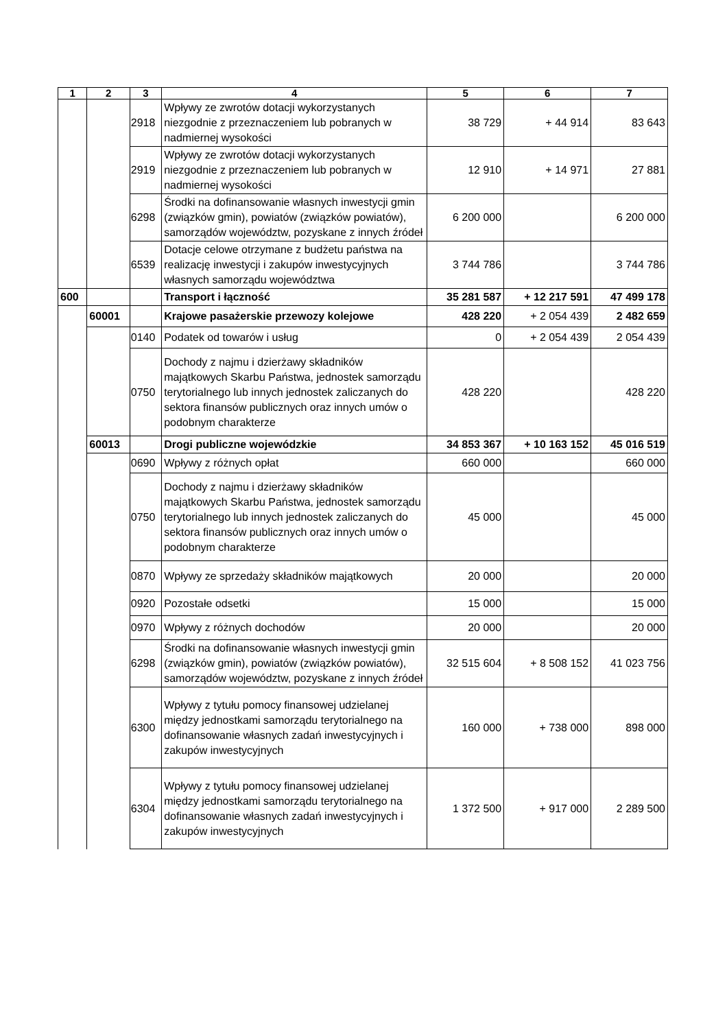| 1 | 2 | 3 | 4 | 5 | 6 | 7 |
| --- | --- | --- | --- | --- | --- | --- |
| | | 2918 | Wpływy ze zwrotów dotacji wykorzystanych niezgodnie z przeznaczeniem lub pobranych w nadmiernej wysokości | 38 729 | + 44 914 | 83 643 |
| | | 2919 | Wpływy ze zwrotów dotacji wykorzystanych niezgodnie z przeznaczeniem lub pobranych w nadmiernej wysokości | 12 910 | + 14 971 | 27 881 |
| | | 6298 | Środki na dofinansowanie własnych inwestycji gmin (związków gmin), powiatów (związków powiatów), samorządów województw, pozyskane z innych źródeł | 6 200 000 | | 6 200 000 |
| | | 6539 | Dotacje celowe otrzymane z budżetu państwa na realizację inwestycji i zakupów inwestycyjnych własnych samorządu województwa | 3 744 786 | | 3 744 786 |
| 600 | | | Transport i łączność | 35 281 587 | + 12 217 591 | 47 499 178 |
| | 60001 | | Krajowe pasażerskie przewozy kolejowe | 428 220 | + 2 054 439 | 2 482 659 |
| | | 0140 | Podatek od towarów i usług | 0 | + 2 054 439 | 2 054 439 |
| | | 0750 | Dochody z najmu i dzierżawy składników majątkowych Skarbu Państwa, jednostek samorządu terytorialnego lub innych jednostek zaliczanych do sektora finansów publicznych oraz innych umów o podobnym charakterze | 428 220 | | 428 220 |
| | 60013 | | Drogi publiczne wojewódzkie | 34 853 367 | + 10 163 152 | 45 016 519 |
| | | 0690 | Wpływy z różnych opłat | 660 000 | | 660 000 |
| | | 0750 | Dochody z najmu i dzierżawy składników majątkowych Skarbu Państwa, jednostek samorządu terytorialnego lub innych jednostek zaliczanych do sektora finansów publicznych oraz innych umów o podobnym charakterze | 45 000 | | 45 000 |
| | | 0870 | Wpływy ze sprzedaży składników majątkowych | 20 000 | | 20 000 |
| | | 0920 | Pozostałe odsetki | 15 000 | | 15 000 |
| | | 0970 | Wpływy z różnych dochodów | 20 000 | | 20 000 |
| | | 6298 | Środki na dofinansowanie własnych inwestycji gmin (związków gmin), powiatów (związków powiatów), samorządów województw, pozyskane z innych źródeł | 32 515 604 | + 8 508 152 | 41 023 756 |
| | | 6300 | Wpływy z tytułu pomocy finansowej udzielanej między jednostkami samorządu terytorialnego na dofinansowanie własnych zadań inwestycyjnych i zakupów inwestycyjnych | 160 000 | + 738 000 | 898 000 |
| | | 6304 | Wpływy z tytułu pomocy finansowej udzielanej między jednostkami samorządu terytorialnego na dofinansowanie własnych zadań inwestycyjnych i zakupów inwestycyjnych | 1 372 500 | + 917 000 | 2 289 500 |